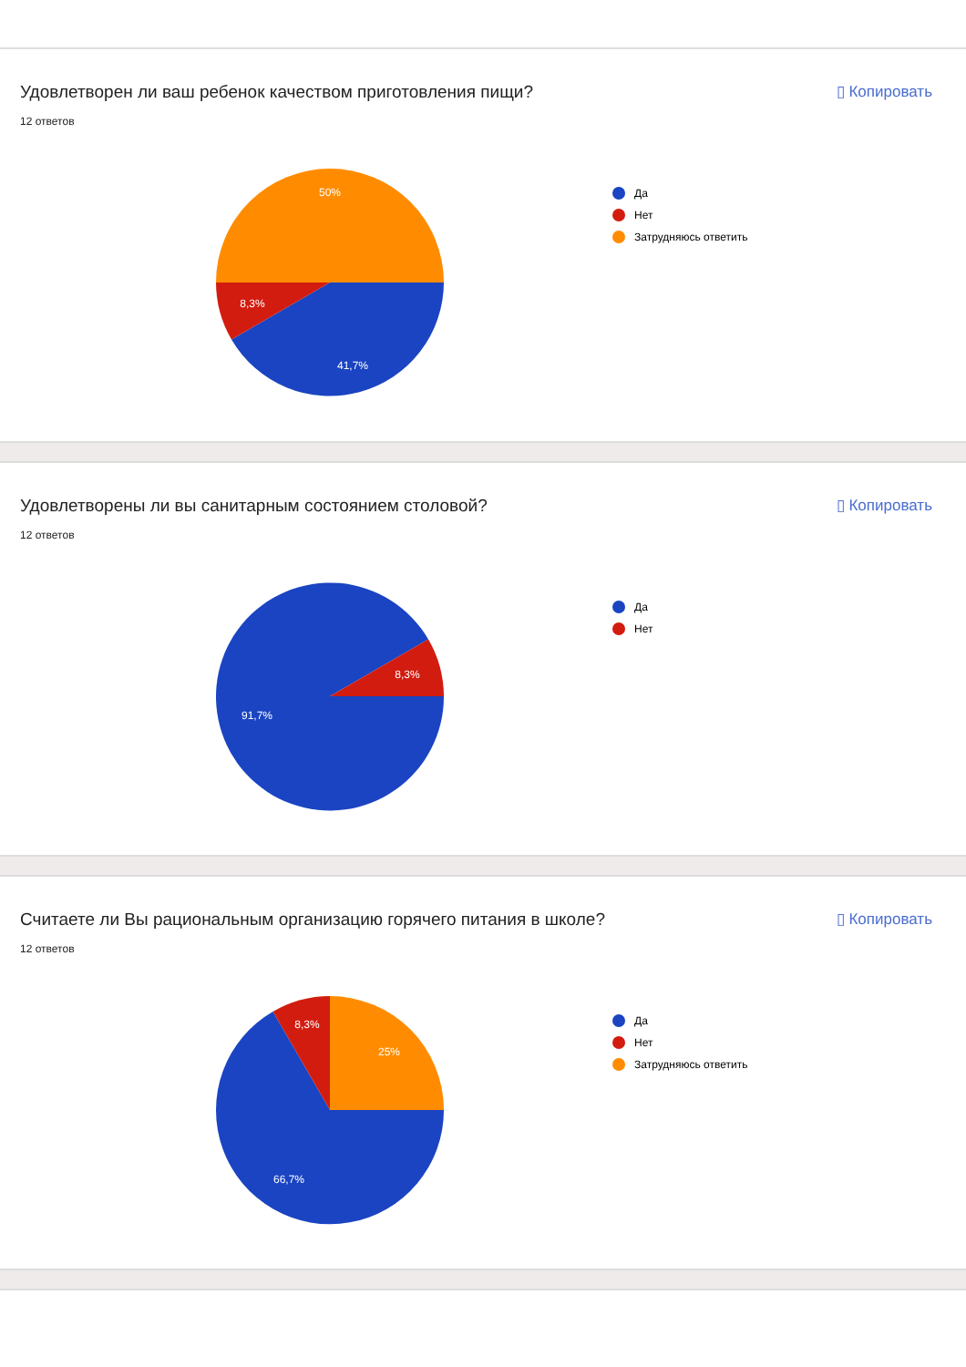Удовлетворен ли ваш ребенок качеством приготовления пищи?
▯ Копировать
12 ответов
50%
8,3%
41,7%
Да
Нет
Затрудняюсь ответить
Удовлетворены ли вы санитарным состоянием столовой?
▯ Копировать
12 ответов
8,3%
91,7%
Да
Нет
Считаете ли Вы рациональным организацию горячего питания в школе?
▯ Копировать
12 ответов
25%
8,3%
66,7%
Да
Нет
Затрудняюсь ответить